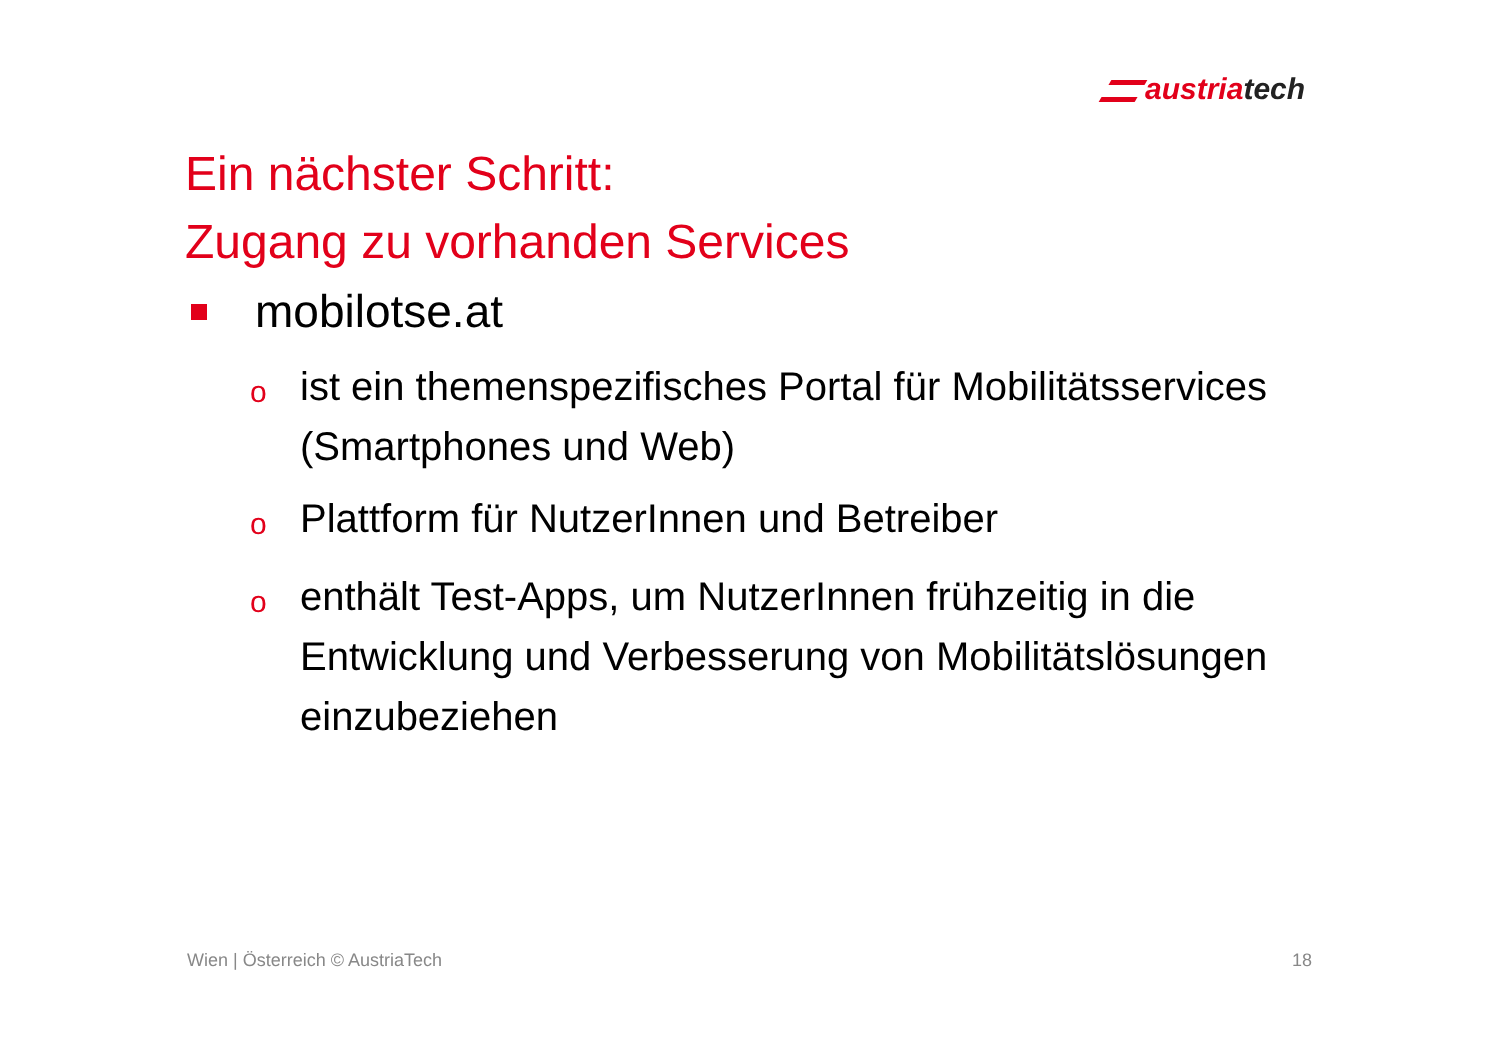austriatech
Ein nächster Schritt:
Zugang zu vorhanden Services
mobilotse.at
oist ein themenspezifisches Portal für Mobilitätsservices (Smartphones und Web)
o Plattform für NutzerInnen und Betreiber
oenthält Test-Apps, um NutzerInnen frühzeitig in die Entwicklung und Verbesserung von Mobilitätslösungen einzubeziehen
Wien | Österreich © AustriaTech 18